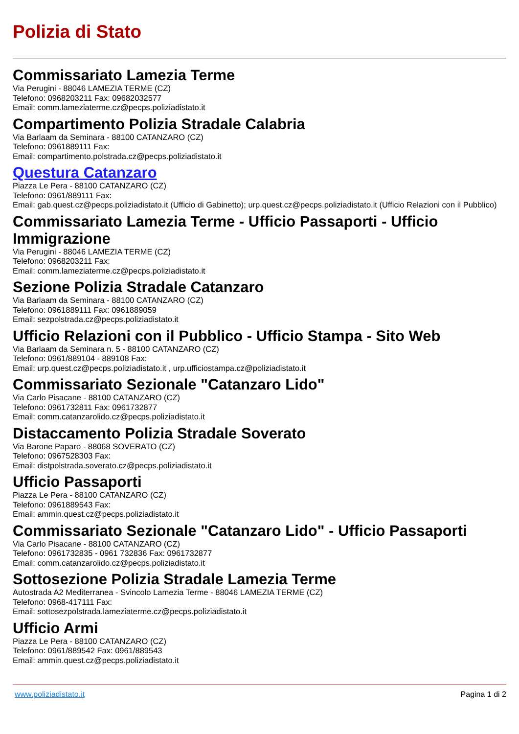Polizia di Stato
Commissariato Lamezia Terme
Via Perugini - 88046 LAMEZIA TERME (CZ)
Telefono: 0968203211 Fax: 09682032577
Email: comm.lameziaterme.cz@pecps.poliziadistato.it
Compartimento Polizia Stradale Calabria
Via Barlaam da Seminara - 88100 CATANZARO (CZ)
Telefono: 0961889111 Fax:
Email: compartimento.polstrada.cz@pecps.poliziadistato.it
Questura Catanzaro
Piazza Le Pera - 88100 CATANZARO (CZ)
Telefono: 0961/889111 Fax:
Email: gab.quest.cz@pecps.poliziadistato.it (Ufficio di Gabinetto); urp.quest.cz@pecps.poliziadistato.it (Ufficio Relazioni con il Pubblico)
Commissariato Lamezia Terme - Ufficio Passaporti - Ufficio Immigrazione
Via Perugini - 88046 LAMEZIA TERME (CZ)
Telefono: 0968203211 Fax:
Email: comm.lameziaterme.cz@pecps.poliziadistato.it
Sezione Polizia Stradale Catanzaro
Via Barlaam da Seminara - 88100 CATANZARO (CZ)
Telefono: 0961889111 Fax: 0961889059
Email: sezpolstrada.cz@pecps.poliziadistato.it
Ufficio Relazioni con il Pubblico - Ufficio Stampa - Sito Web
Via Barlaam da Seminara n. 5 - 88100 CATANZARO (CZ)
Telefono: 0961/889104 - 889108 Fax:
Email: urp.quest.cz@pecps.poliziadistato.it , urp.ufficiostampa.cz@poliziadistato.it
Commissariato Sezionale "Catanzaro Lido"
Via Carlo Pisacane - 88100 CATANZARO (CZ)
Telefono: 0961732811 Fax: 0961732877
Email: comm.catanzarolido.cz@pecps.poliziadistato.it
Distaccamento Polizia Stradale Soverato
Via Barone Paparo - 88068 SOVERATO (CZ)
Telefono: 0967528303 Fax:
Email: distpolstrada.soverato.cz@pecps.poliziadistato.it
Ufficio Passaporti
Piazza Le Pera - 88100 CATANZARO (CZ)
Telefono: 0961889543 Fax:
Email: ammin.quest.cz@pecps.poliziadistato.it
Commissariato Sezionale "Catanzaro Lido" - Ufficio Passaporti
Via Carlo Pisacane - 88100 CATANZARO (CZ)
Telefono: 0961732835 - 0961 732836 Fax: 0961732877
Email: comm.catanzarolido.cz@pecps.poliziadistato.it
Sottosezione Polizia Stradale Lamezia Terme
Autostrada A2 Mediterranea - Svincolo Lamezia Terme - 88046 LAMEZIA TERME (CZ)
Telefono: 0968-417111 Fax:
Email: sottosezpolstrada.lameziaterme.cz@pecps.poliziadistato.it
Ufficio Armi
Piazza Le Pera - 88100 CATANZARO (CZ)
Telefono: 0961/889542 Fax: 0961/889543
Email: ammin.quest.cz@pecps.poliziadistato.it
www.poliziadistato.it Pagina 1 di 2